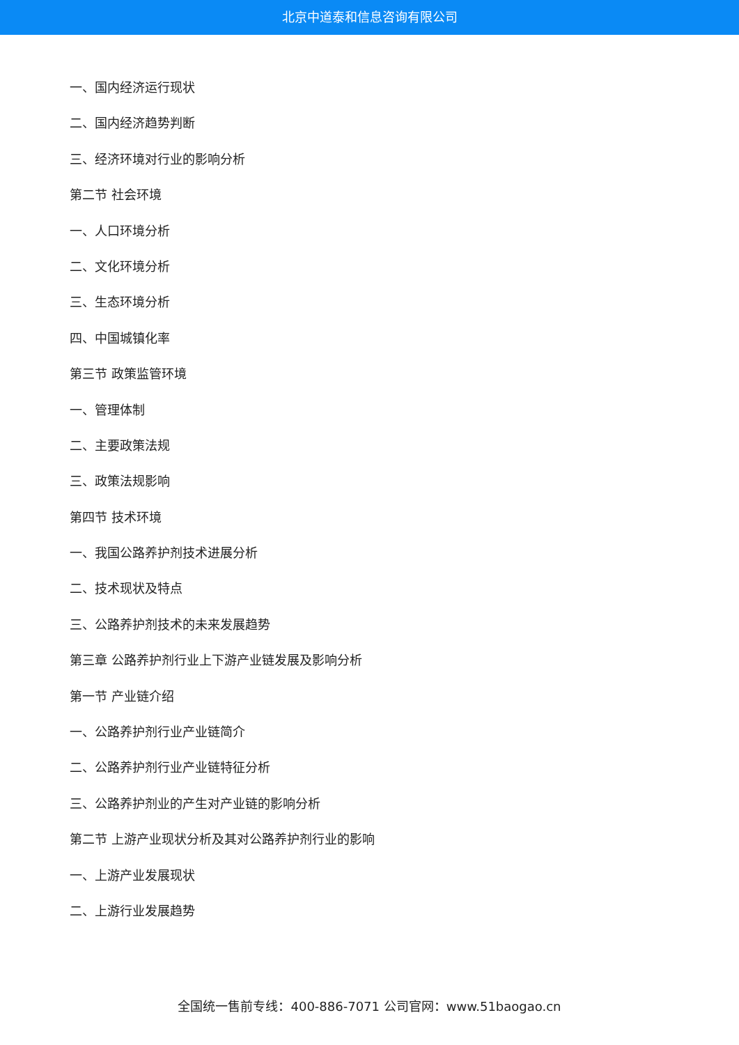北京中道泰和信息咨询有限公司
一、国内经济运行现状
二、国内经济趋势判断
三、经济环境对行业的影响分析
第二节 社会环境
一、人口环境分析
二、文化环境分析
三、生态环境分析
四、中国城镇化率
第三节 政策监管环境
一、管理体制
二、主要政策法规
三、政策法规影响
第四节 技术环境
一、我国公路养护剂技术进展分析
二、技术现状及特点
三、公路养护剂技术的未来发展趋势
第三章 公路养护剂行业上下游产业链发展及影响分析
第一节 产业链介绍
一、公路养护剂行业产业链简介
二、公路养护剂行业产业链特征分析
三、公路养护剂业的产生对产业链的影响分析
第二节 上游产业现状分析及其对公路养护剂行业的影响
一、上游产业发展现状
二、上游行业发展趋势
全国统一售前专线：400-886-7071 公司官网：www.51baogao.cn